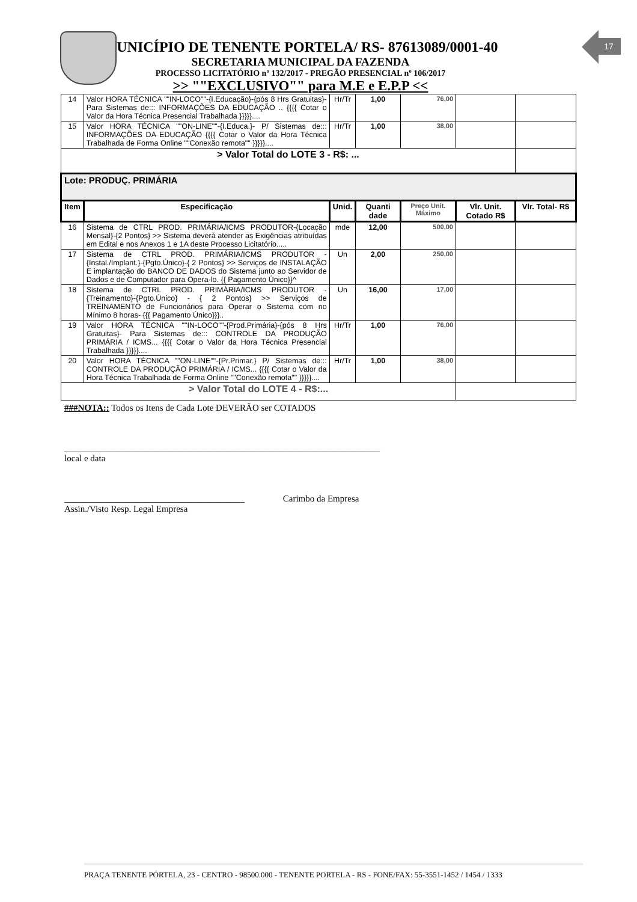17
MUNICÍPIO DE TENENTE PORTELA/ RS- 87613089/0001-40
SECRETARIA MUNICIPAL DA FAZENDA
PROCESSO LICITATÓRIO nº 132/2017 - PREGÃO PRESENCIAL nº 106/2017
>> ""EXCLUSIVO"" para M.E e E.P.P <<
| 14 | Valor HORA TÉCNICA ""IN-LOCO""-{I.Educação}-{pós 8 Hrs Gratuitas}- Para Sistemas de::: INFORMAÇÕES DA EDUCAÇÃO .. {{{{ Cotar o Valor da Hora Técnica Presencial Trabalhada }}}}}.... | Hr/Tr | 1,00 | 76,00 | | |
| 15 | Valor HORA TÉCNICA ""ON-LINE""-{I.Educa.}- P/ Sistemas de::: INFORMAÇÕES DA EDUCAÇÃO {{{{ Cotar o Valor da Hora Técnica Trabalhada de Forma Online ""Conexão remota"" }}}}}.... | Hr/Tr | 1,00 | 38,00 | | |
| > Valor Total do LOTE 3 - R$: ... | | | | | | |
| Lote: PRODUÇ. PRIMÁRIA | | | | | | |
| Item | Especificação | Unid. | Quanti dade | Preço Unit. Máximo | Vlr. Unit. Cotado R$ | Vlr. Total- R$ |
| 16 | Sistema de CTRL PROD. PRIMÁRIA/ICMS PRODUTOR-{Locação Mensal}-{2 Pontos} >> Sistema deverá atender as Exigências atribuídas em Edital e nos Anexos 1 e 1A deste Processo Licitatório..... | mde | 12,00 | 500,00 | | |
| 17 | Sistema de CTRL PROD. PRIMÁRIA/ICMS PRODUTOR - {Instal./Implant.}-{Pgto.Único}-{ 2 Pontos} >> Serviços de INSTALAÇÃO E implantação do BANCO DE DADOS do Sistema junto ao Servidor de Dados e de Computador para Opera-lo. {{ Pagamento Único}}^ | Un | 2,00 | 250,00 | | |
| 18 | Sistema de CTRL PROD. PRIMÁRIA/ICMS PRODUTOR - {Treinamento}-{Pgto.Único} - { 2 Pontos} >> Serviços de TREINAMENTO de Funcionários para Operar o Sistema com no Mínimo 8 horas- {{{ Pagamento Único}}}.. | Un | 16,00 | 17,00 | | |
| 19 | Valor HORA TÉCNICA ""IN-LOCO""-{Prod.Primária}-{pós 8 Hrs Gratuitas}- Para Sistemas de::: CONTROLE DA PRODUÇÃO PRIMÁRIA / ICMS... {{{{ Cotar o Valor da Hora Técnica Presencial Trabalhada }}}}}.... | Hr/Tr | 1,00 | 76,00 | | |
| 20 | Valor HORA TÉCNICA ""ON-LINE""-{Pr.Primar.} P/ Sistemas de::: CONTROLE DA PRODUÇÃO PRIMÁRIA / ICMS... {{{{ Cotar o Valor da Hora Técnica Trabalhada de Forma Online ""Conexão remota"" }}}}}.... | Hr/Tr | 1,00 | 38,00 | | |
| > Valor Total do LOTE 4 - R$:... | | | | | | |
###NOTA:: Todos os Itens de Cada Lote DEVERÃO ser COTADOS
______________________________________________________________________
local e data
________________________________________ Carimbo da Empresa
Assin./Visto Resp. Legal Empresa
PRAÇA TENENTE PÓRTELA, 23 - CENTRO - 98500.000 - TENENTE PORTELA - RS - FONE/FAX: 55-3551-1452 / 1454 / 1333